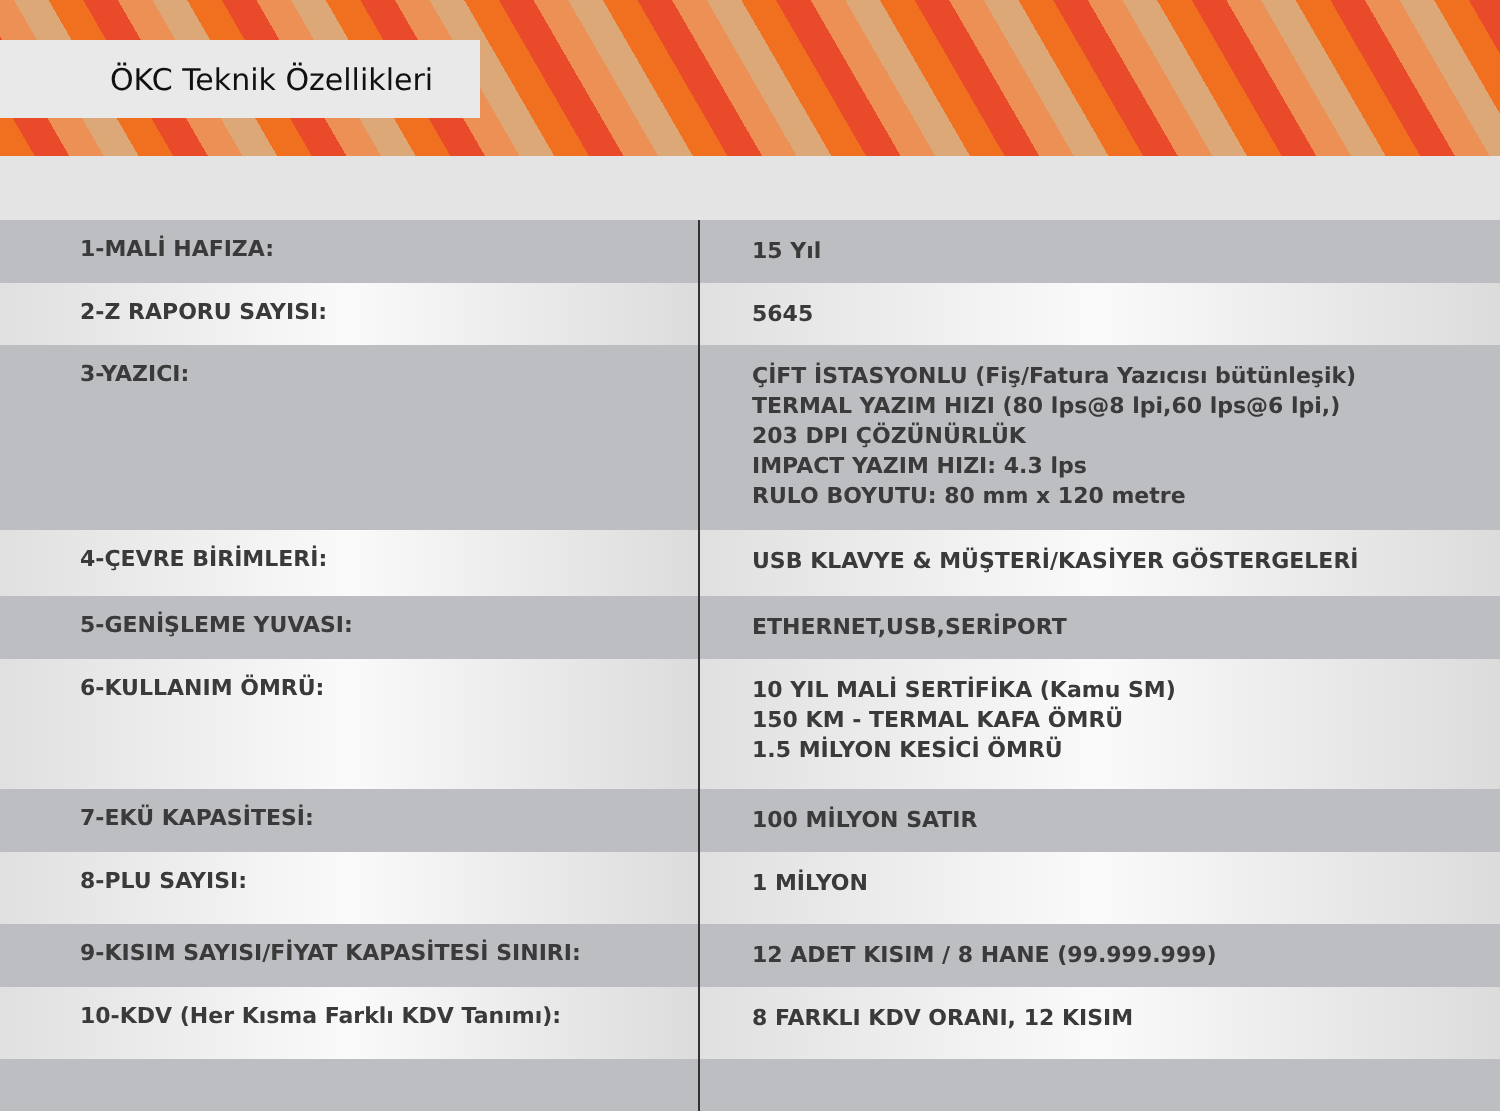ÖKC Teknik Özellikleri
| 1-MALİ HAFIZA: | 15 Yıl |
| 2-Z RAPORU SAYISI: | 5645 |
| 3-YAZICI: | ÇİFT İSTASYONLU (Fiş/Fatura Yazıcısı bütünleşik) TERMAL YAZIM HIZI (80 lps@8 lpi,60 lps@6 lpi,) 203 DPI ÇÖZÜNÜRLÜK IMPACT YAZIM HIZI: 4.3 lps RULO BOYUTU: 80 mm x 120 metre |
| 4-ÇEVRE BİRİMLERİ: | USB KLAVYE & MÜŞTERİ/KASİYER GÖSTERGELERİ |
| 5-GENİŞLEME YUVASI: | ETHERNET,USB,SERİPORT |
| 6-KULLANIM ÖMRÜ: | 10 YIL MALİ SERTİFİKA (Kamu SM) 150 KM - TERMAL KAFA ÖMRÜ 1.5 MİLYON KESİCİ ÖMRÜ |
| 7-EKÜ KAPASİTESİ: | 100 MİLYON SATIR |
| 8-PLU SAYISI: | 1 MİLYON |
| 9-KISIM SAYISI/FİYAT KAPASİTESİ SINIRI: | 12 ADET KISIM / 8 HANE (99.999.999) |
| 10-KDV (Her Kısma Farklı KDV Tanımı): | 8 FARKLI KDV ORANI, 12 KISIM |